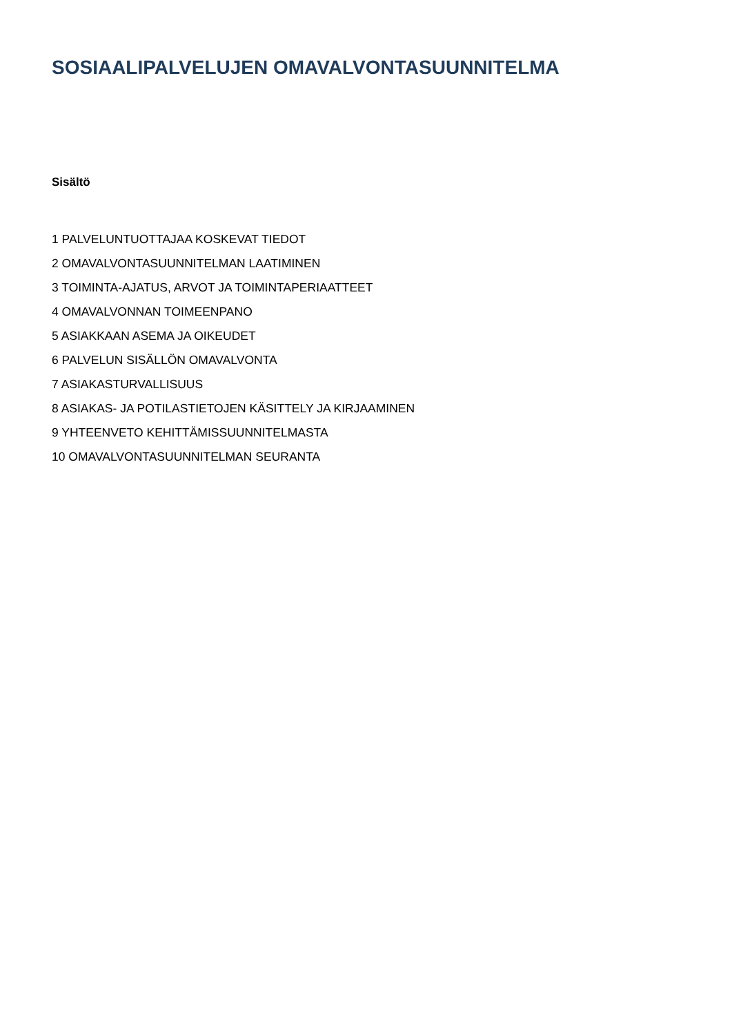SOSIAALIPALVELUJEN OMAVALVONTASUUNNITELMA
Sisältö
1 PALVELUNTUOTTAJAA KOSKEVAT TIEDOT
2 OMAVALVONTASUUNNITELMAN LAATIMINEN
3 TOIMINTA-AJATUS, ARVOT JA TOIMINTAPERIAATTEET
4 OMAVALVONNAN TOIMEENPANO
5 ASIAKKAAN ASEMA JA OIKEUDET
6 PALVELUN SISÄLLÖN OMAVALVONTA
7 ASIAKASTURVALLISUUS
8 ASIAKAS- JA POTILASTIETOJEN KÄSITTELY JA KIRJAAMINEN
9 YHTEENVETO KEHITTÄMISSUUNNITELMASTA
10 OMAVALVONTASUUNNITELMAN SEURANTA